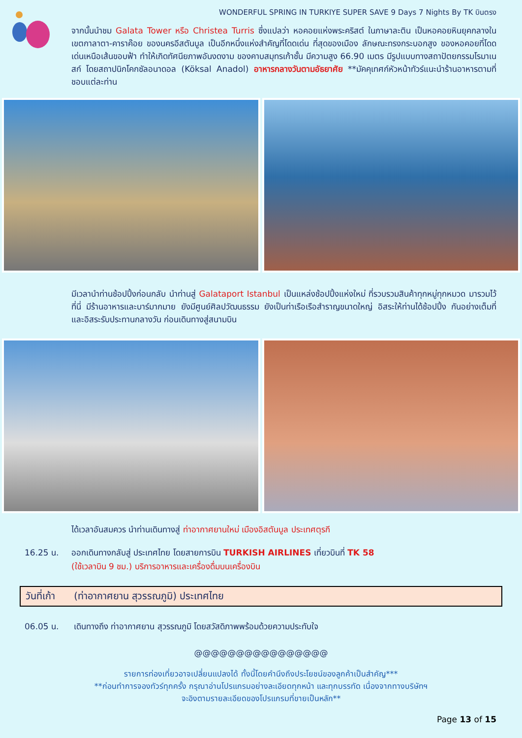WONDERFUL SPRING IN TURKIYE SUPER SAVE 9 Days 7 Nights By TK บินตรง
จากนั้นนำชม Galata Tower หรือ Christea Turris ซึ่งแปลว่า หอคอยแห่งพระคริสต์ ในภาษาละติน เป็นหอคอยหินยุคกลางในเขตกาลาตา-คาราค๊อย ของนครอีสตันบูล เป็นอีกหนึ่งแห่งสำคัญที่โดดเด่น ที่สุดของเมือง ลักษณะทรงกระบอกสูง ของหอคอยที่โดดเด่นเหนือเส้นขอบฟ้า ทำให้เกิดทัศนียภาพอันงดงาม ของคาบสมุทรเก้าชั้น มีความสูง 66.90 เมตร มีรูปแบบทางสถาปัตยกรรมโรมาเนสก์ โดยสถาปนิกโคกซัลอนาดอล (Köksal Anadol) อาหารกลางวันตามอัธยาศัย **มัคคุเทศก์หัวหน้าทัวร์แนะนำร้านอาหารตามที่ชอบแต่ละท่าน
มีเวลานำท่านช้อปปิ้งก่อนกลับ นำท่านสู่ Galataport Istanbul เป็นแหล่งช้อปปิ้งแห่งใหม่ ที่รวบรวมสินค้าทุกหมู่ทุกหมวด มารวมไว้ที่นี่ มีร้านอาหารและบาร์มากมาย ยังมีศูนย์ศิลปวัฒนธรรม ยังเป็นท่าเรือเรือสำราญขนาดใหญ่ อิสระให้ท่านได้ช้อปปิ้ง กันอย่างเต็มที่ และอิสระรับประทานกลางวัน ก่อนเดินทางสู่สนามบิน
ได้เวลาอันสมควร นำท่านเดินทางสู่ ท่าอากาศยานใหม่ เมืองอิสตันบูล ประเทศตุรกี
16.25 น. ออกเดินทางกลับสู่ ประเทศไทย โดยสายการบิน TURKISH AIRLINES เที่ยวบินที่ TK 58
(ใช้เวลาบิน 9 ชม.) บริการอาหารและเครื่องดื่มบนเครื่องบิน
วันที่เก้า (ท่าอากาศยาน สุวรรณภูมิ) ประเทศไทย
06.05 น. เดินทางถึง ท่าอากาศยาน สุวรรณภูมิ โดยสวัสดิภาพพร้อมด้วยความประทับใจ
@@@@@@@@@@@@@@@@
รายการท่องเที่ยวอาจเปลี่ยนแปลงได้ ทั้งนี้โดยคำนึงถึงประโยชน์ของลูกค้าเป็นสำคัญ***
**ก่อนทำการจองทัวร์ทุกครั้ง กรุณาอ่านโปรแกรมอย่างละเอียดทุกหน้า และทุกบรรทัด เนื่องจากทางบริษัทฯ
จะอิงตามรายละเอียดของโปรแกรมที่ขายเป็นหลัก**
Page 13 of 15